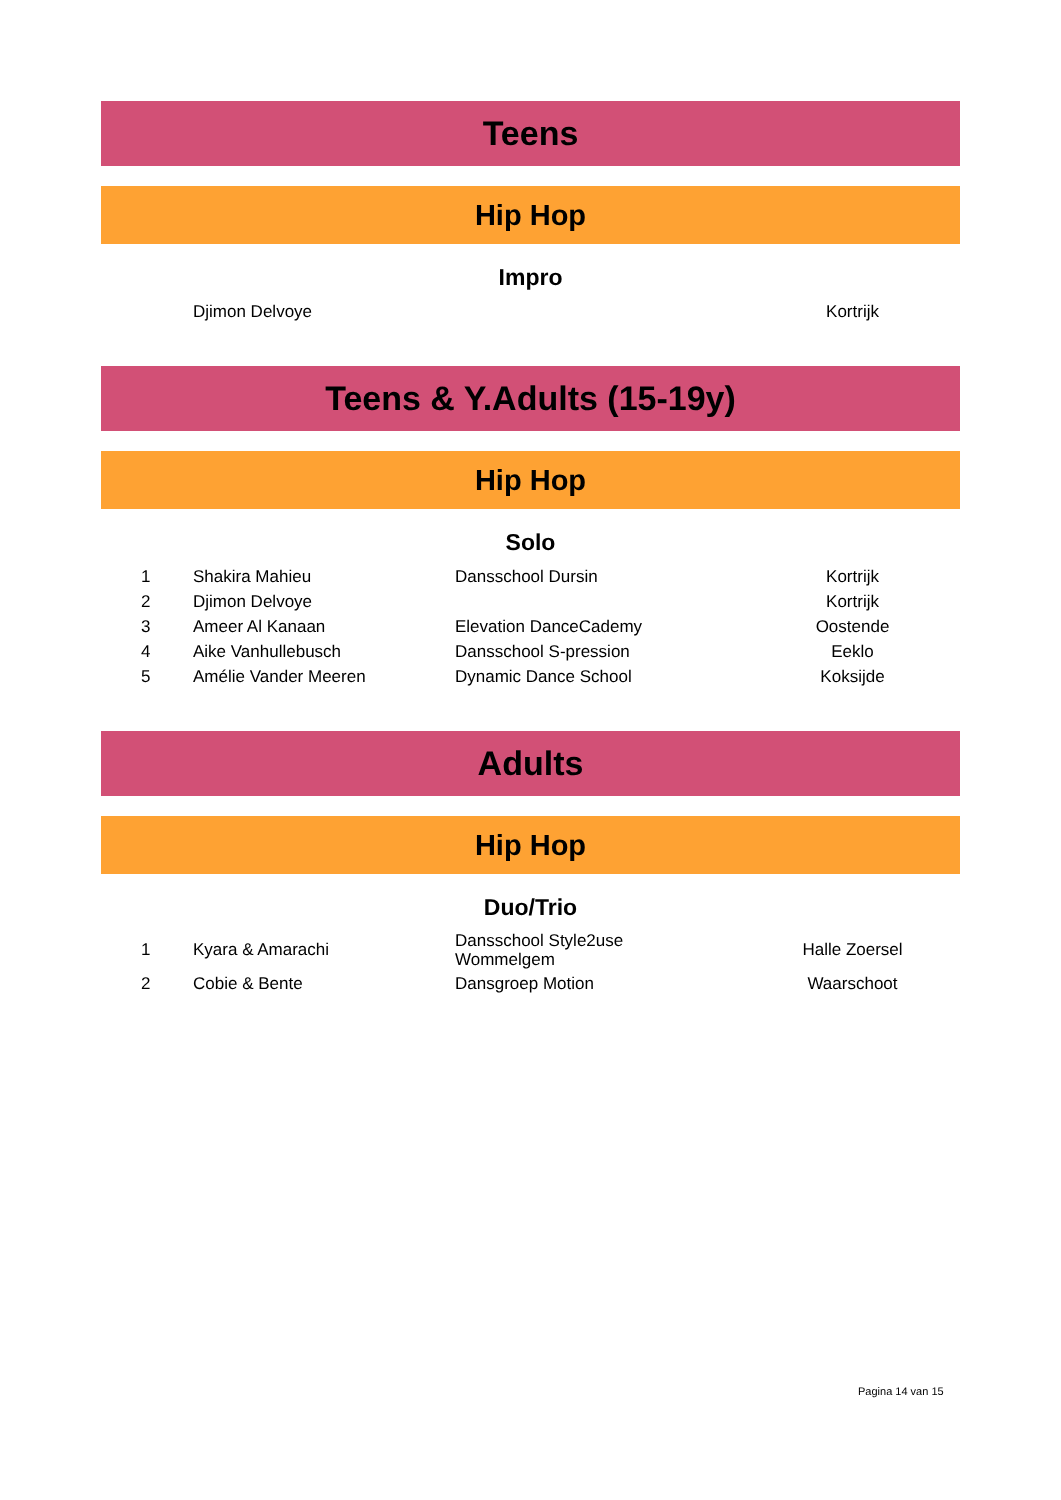Teens
Hip Hop
Impro
| | Djimon Delvoye | | Kortrijk |
Teens & Y.Adults (15-19y)
Hip Hop
Solo
| 1 | Shakira Mahieu | Dansschool Dursin | Kortrijk |
| 2 | Djimon Delvoye | | Kortrijk |
| 3 | Ameer Al Kanaan | Elevation DanceCademy | Oostende |
| 4 | Aike Vanhullebusch | Dansschool S-pression | Eeklo |
| 5 | Amélie Vander Meeren | Dynamic Dance School | Koksijde |
Adults
Hip Hop
Duo/Trio
| 1 | Kyara & Amarachi | Dansschool Style2use Wommelgem | Halle Zoersel |
| 2 | Cobie & Bente | Dansgroep Motion | Waarschoot |
Pagina 14 van 15